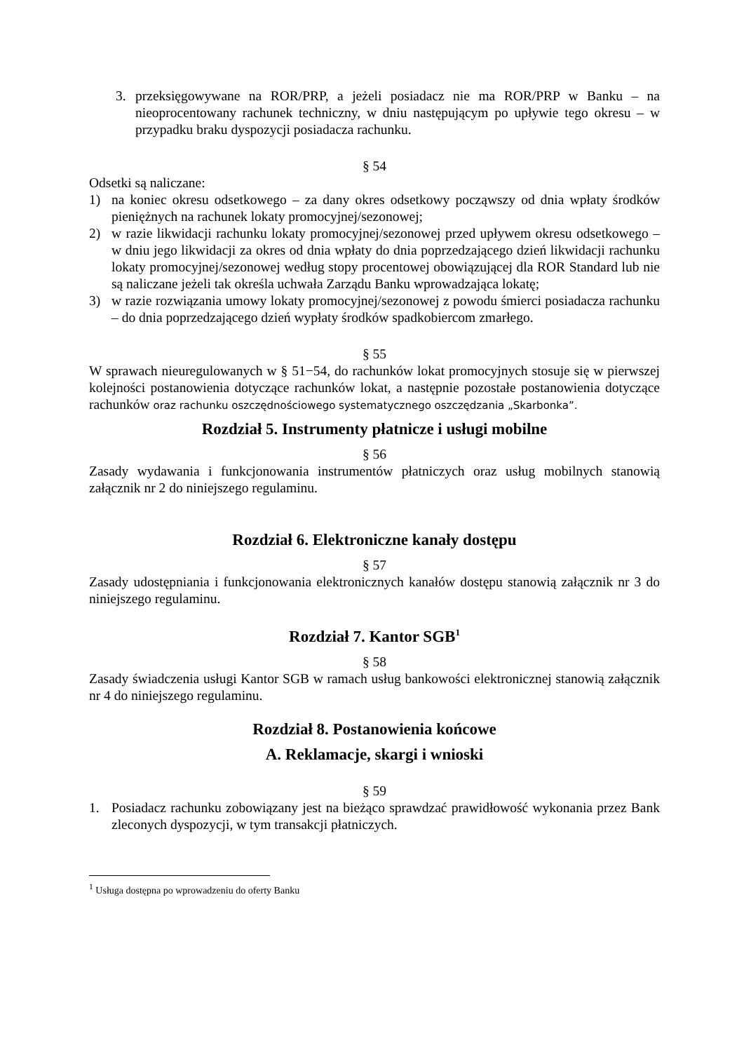3. przeksięgowywane na ROR/PRP, a jeżeli posiadacz nie ma ROR/PRP w Banku – na nieoprocentowany rachunek techniczny, w dniu następującym po upływie tego okresu – w przypadku braku dyspozycji posiadacza rachunku.
§ 54
Odsetki są naliczane:
1) na koniec okresu odsetkowego – za dany okres odsetkowy począwszy od dnia wpłaty środków pieniężnych na rachunek lokaty promocyjnej/sezonowej;
2) w razie likwidacji rachunku lokaty promocyjnej/sezonowej przed upływem okresu odsetkowego – w dniu jego likwidacji za okres od dnia wpłaty do dnia poprzedzającego dzień likwidacji rachunku lokaty promocyjnej/sezonowej według stopy procentowej obowiązującej dla ROR Standard lub nie są naliczane jeżeli tak określa uchwała Zarządu Banku wprowadzająca lokatę;
3) w razie rozwiązania umowy lokaty promocyjnej/sezonowej z powodu śmierci posiadacza rachunku – do dnia poprzedzającego dzień wypłaty środków spadkobiercom zmarłego.
§ 55
W sprawach nieuregulowanych w § 51−54, do rachunków lokat promocyjnych stosuje się w pierwszej kolejności postanowienia dotyczące rachunków lokat, a następnie pozostałe postanowienia dotyczące rachunków oraz rachunku oszczędnościowego systematycznego oszczędzania „Skarbonka”.
Rozdział 5. Instrumenty płatnicze i usługi mobilne
§ 56
Zasady wydawania i funkcjonowania instrumentów płatniczych oraz usług mobilnych stanowią załącznik nr 2 do niniejszego regulaminu.
Rozdział 6. Elektroniczne kanały dostępu
§ 57
Zasady udostępniania i funkcjonowania elektronicznych kanałów dostępu stanowią załącznik nr 3 do niniejszego regulaminu.
Rozdział 7. Kantor SGB<sup>1</sup>
§ 58
Zasady świadczenia usługi Kantor SGB w ramach usług bankowości elektronicznej stanowią załącznik nr 4 do niniejszego regulaminu.
Rozdział 8. Postanowienia końcowe
A. Reklamacje, skargi i wnioski
§ 59
1. Posiadacz rachunku zobowiązany jest na bieżąco sprawdzać prawidłowość wykonania przez Bank zleconych dyspozycji, w tym transakcji płatniczych.
<sup>1</sup> Usługa dostępna po wprowadzeniu do oferty Banku